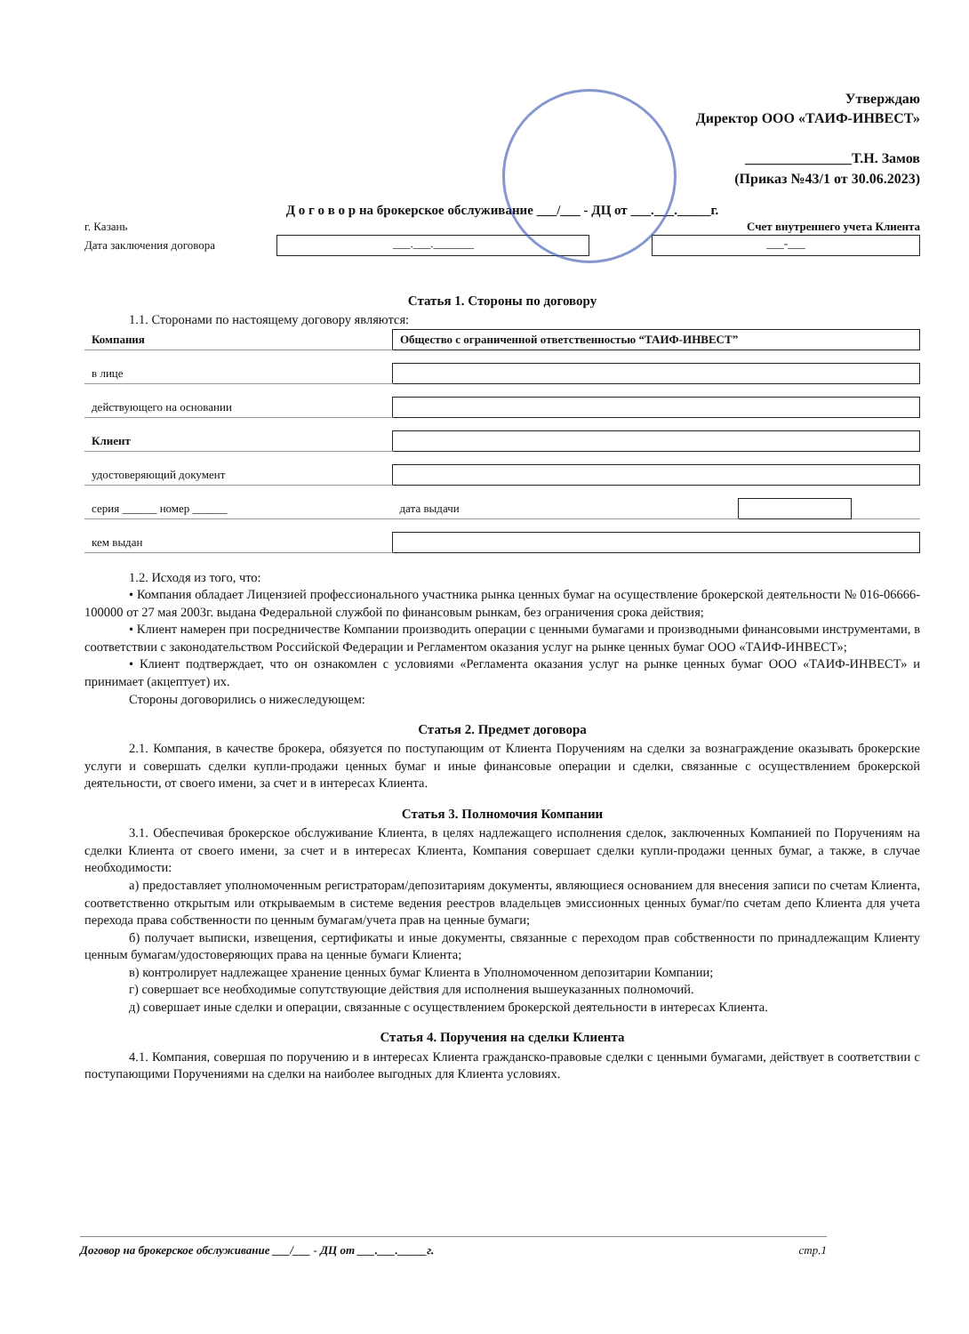Утверждаю
Директор ООО «ТАИФ-ИНВЕСТ»
_______________Т.Н. Замов
(Приказ №43/1 от 30.06.2023)
Д о г о в о р на брокерское обслуживание ___/___ - ДЦ от ___.___._____г.
г. Казань Счет внутреннего учета Клиента
Дата заключения договора
___.___._______ ___-___
Статья 1. Стороны по договору
1.1. Сторонами по настоящему договору являются:
| Компания | Общество с ограниченной ответственностью “ТАИФ-ИНВЕСТ” | | |
| в лице | | | |
| действующего на основании | | | |
| Клиент | | | |
| удостоверяющий документ | | | |
| серия ______ номер ______ | дата выдачи | | |
| кем выдан | | | |
1.2. Исходя из того, что:
• Компания обладает Лицензией профессионального участника рынка ценных бумаг на осуществление брокерской деятельности № 016-06666-100000 от 27 мая 2003г. выдана Федеральной службой по финансовым рынкам, без ограничения срока действия;
• Клиент намерен при посредничестве Компании производить операции с ценными бумагами и производными финансовыми инструментами, в соответствии с законодательством Российской Федерации и Регламентом оказания услуг на рынке ценных бумаг ООО «ТАИФ-ИНВЕСТ»;
• Клиент подтверждает, что он ознакомлен с условиями «Регламента оказания услуг на рынке ценных бумаг ООО «ТАИФ-ИНВЕСТ» и принимает (акцептует) их.
Стороны договорились о нижеследующем:
Статья 2. Предмет договора
2.1. Компания, в качестве брокера, обязуется по поступающим от Клиента Поручениям на сделки за вознаграждение оказывать брокерские услуги и совершать сделки купли-продажи ценных бумаг и иные финансовые операции и сделки, связанные с осуществлением брокерской деятельности, от своего имени, за счет и в интересах Клиента.
Статья 3. Полномочия Компании
3.1. Обеспечивая брокерское обслуживание Клиента, в целях надлежащего исполнения сделок, заключенных Компанией по Поручениям на сделки Клиента от своего имени, за счет и в интересах Клиента, Компания совершает сделки купли-продажи ценных бумаг, а также, в случае необходимости:
а) предоставляет уполномоченным регистраторам/депозитариям документы, являющиеся основанием для внесения записи по счетам Клиента, соответственно открытым или открываемым в системе ведения реестров владельцев эмиссионных ценных бумаг/по счетам депо Клиента для учета перехода права собственности по ценным бумагам/учета прав на ценные бумаги;
б) получает выписки, извещения, сертификаты и иные документы, связанные с переходом прав собственности по принадлежащим Клиенту ценным бумагам/удостоверяющих права на ценные бумаги Клиента;
в) контролирует надлежащее хранение ценных бумаг Клиента в Уполномоченном депозитарии Компании;
г) совершает все необходимые сопутствующие действия для исполнения вышеуказанных полномочий.
д) совершает иные сделки и операции, связанные с осуществлением брокерской деятельности в интересах Клиента.
Статья 4. Поручения на сделки Клиента
4.1. Компания, совершая по поручению и в интересах Клиента гражданско-правовые сделки с ценными бумагами, действует в соответствии с поступающими Поручениями на сделки на наиболее выгодных для Клиента условиях.
Договор на брокерское обслуживание ___/___ - ДЦ от ___.___._____г. стр.1